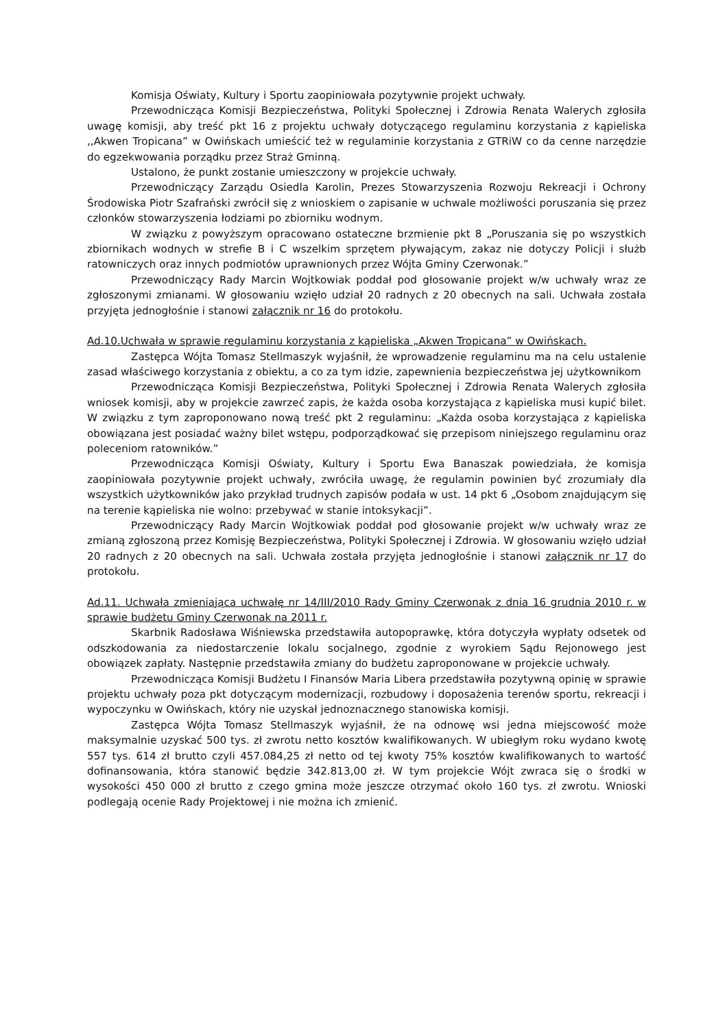Komisja Oświaty, Kultury i Sportu zaopiniowała pozytywnie projekt uchwały.
Przewodnicząca Komisji Bezpieczeństwa, Polityki Społecznej i Zdrowia Renata Walerych zgłosiła uwagę komisji, aby treść pkt 16 z projektu uchwały dotyczącego regulaminu korzystania z kąpieliska ,,Akwen Tropicana” w Owińskach umieścić też w regulaminie korzystania z GTRiW co da cenne narzędzie do egzekwowania porządku przez Straż Gminną.
Ustalono, że punkt zostanie umieszczony w projekcie uchwały.
Przewodniczący Zarządu Osiedla Karolin, Prezes Stowarzyszenia Rozwoju Rekreacji i Ochrony Środowiska Piotr Szafrański zwrócił się z wnioskiem o zapisanie w uchwale możliwości poruszania się przez członków stowarzyszenia łodziami po zbiorniku wodnym.
W związku z powyższym opracowano ostateczne brzmienie pkt 8 „Poruszania się po wszystkich zbiornikach wodnych w strefie B i C wszelkim sprzętem pływającym, zakaz nie dotyczy Policji i służb ratowniczych oraz innych podmiotów uprawnionych przez Wójta Gminy Czerwonak.”
Przewodniczący Rady Marcin Wojtkowiak poddał pod głosowanie projekt w/w uchwały wraz ze zgłoszonymi zmianami. W głosowaniu wzięło udział 20 radnych z 20 obecnych na sali. Uchwała została przyjęta jednogłośnie i stanowi załącznik nr 16 do protokołu.
Ad.10.Uchwała w sprawie regulaminu korzystania z kąpieliska „Akwen Tropicana” w Owińskach.
Zastępca Wójta Tomasz Stellmaszyk wyjaśnił, że wprowadzenie regulaminu ma na celu ustalenie zasad właściwego korzystania z obiektu, a co za tym idzie, zapewnienia bezpieczeństwa jej użytkownikom
Przewodnicząca Komisji Bezpieczeństwa, Polityki Społecznej i Zdrowia Renata Walerych zgłosiła wniosek komisji, aby w projekcie zawrzeć zapis, że każda osoba korzystająca z kąpieliska musi kupić bilet. W związku z tym zaproponowano nową treść pkt 2 regulaminu: „Każda osoba korzystająca z kąpieliska obowiązana jest posiadać ważny bilet wstępu, podporządkować się przepisom niniejszego regulaminu oraz poleceniom ratowników.”
Przewodnicząca Komisji Oświaty, Kultury i Sportu Ewa Banaszak powiedziała, że komisja zaopiniowała pozytywnie projekt uchwały, zwróciła uwagę, że regulamin powinien być zrozumiały dla wszystkich użytkowników jako przykład trudnych zapisów podała w ust. 14 pkt 6 „Osobom znajdującym się na terenie kąpieliska nie wolno: przebywać w stanie intoksykacji”.
Przewodniczący Rady Marcin Wojtkowiak poddał pod głosowanie projekt w/w uchwały wraz ze zmianą zgłoszoną przez Komisję Bezpieczeństwa, Polityki Społecznej i Zdrowia. W głosowaniu wzięło udział 20 radnych z 20 obecnych na sali. Uchwała została przyjęta jednogłośnie i stanowi załącznik nr 17 do protokołu.
Ad.11. Uchwała zmieniająca uchwałę nr 14/III/2010 Rady Gminy Czerwonak z dnia 16 grudnia 2010 r. w sprawie budżetu Gminy Czerwonak na 2011 r.
Skarbnik Radosława Wiśniewska przedstawiła autopoprawkę, która dotyczyła wypłaty odsetek od odszkodowania za niedostarczenie lokalu socjalnego, zgodnie z wyrokiem Sądu Rejonowego jest obowiązek zapłaty. Następnie przedstawiła zmiany do budżetu zaproponowane w projekcie uchwały.
Przewodnicząca Komisji Budżetu I Finansów Maria Libera przedstawiła pozytywną opinię w sprawie projektu uchwały poza pkt dotyczącym modernizacji, rozbudowy i doposażenia terenów sportu, rekreacji i wypoczynku w Owińskach, który nie uzyskał jednoznacznego stanowiska komisji.
Zastępca Wójta Tomasz Stellmaszyk wyjaśnił, że na odnowę wsi jedna miejscowość może maksymalnie uzyskać 500 tys. zł zwrotu netto kosztów kwalifikowanych. W ubiegłym roku wydano kwotę 557 tys. 614 zł brutto czyli 457.084,25 zł netto od tej kwoty 75% kosztów kwalifikowanych to wartość dofinansowania, która stanowić będzie 342.813,00 zł. W tym projekcie Wójt zwraca się o środki w wysokości 450 000 zł brutto z czego gmina może jeszcze otrzymać około 160 tys. zł zwrotu. Wnioski podlegają ocenie Rady Projektowej i nie można ich zmienić.